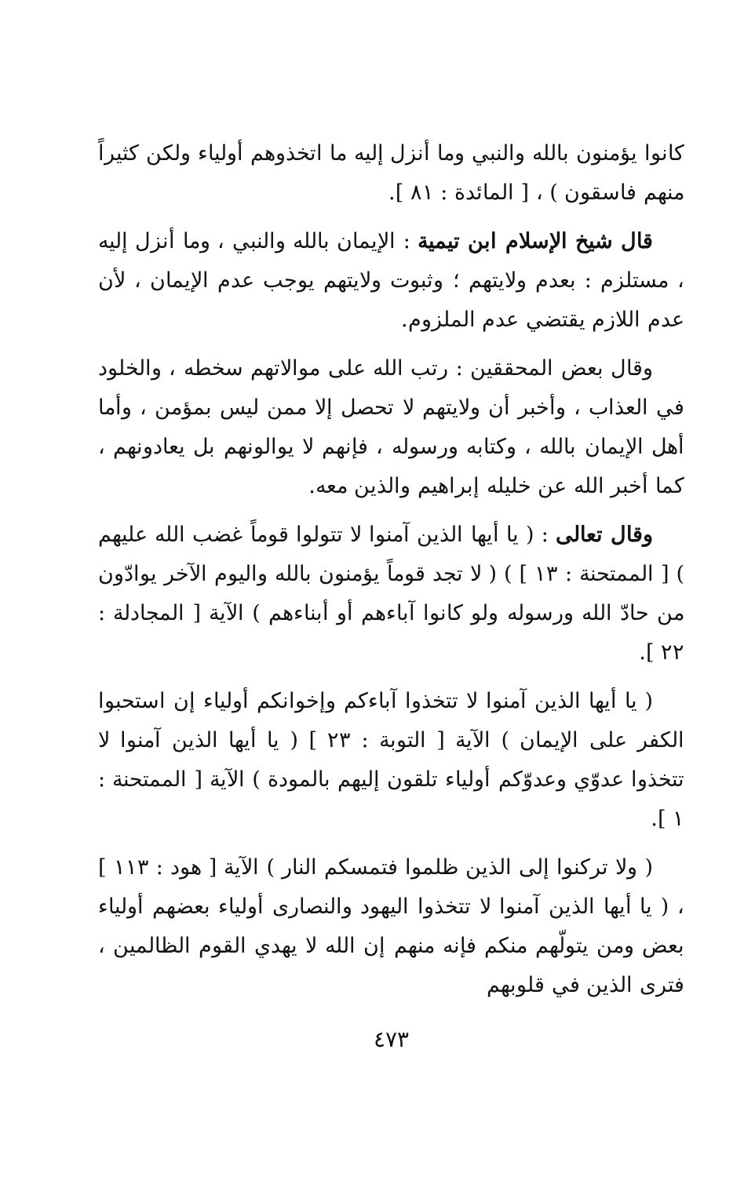كانوا يؤمنون بالله والنبي وما أنزل إليه ما اتخذوهم أولياء ولكن كثيراً منهم فاسقون ) ، [ المائدة : ٨١ ].
قال شيخ الإسلام ابن تيمية : الإيمان بالله والنبي ، وما أنزل إليه ، مستلزم : بعدم ولايتهم ؛ وثبوت ولايتهم يوجب عدم الإيمان ، لأن عدم اللازم يقتضي عدم الملزوم.
وقال بعض المحققين : رتب الله على موالاتهم سخطه ، والخلود في العذاب ، وأخبر أن ولايتهم لا تحصل إلا ممن ليس بمؤمن ، وأما أهل الإيمان بالله ، وكتابه ورسوله ، فإنهم لا يوالونهم بل يعادونهم ، كما أخبر الله عن خليله إبراهيم والذين معه.
وقال تعالى : ( يا أيها الذين آمنوا لا تتولوا قوماً غضب الله عليهم ) [ الممتحنة : ١٣ ] ) ( لا تجد قوماً يؤمنون بالله واليوم الآخر يوادّون من حادّ الله ورسوله ولو كانوا آباءهم أو أبناءهم ) الآية [ المجادلة : ٢٢ ].
( يا أيها الذين آمنوا لا تتخذوا آباءكم وإخوانكم أولياء إن استحبوا الكفر على الإيمان ) الآية [ التوبة : ٢٣ ] ( يا أيها الذين آمنوا لا تتخذوا عدوّي وعدوّكم أولياء تلقون إليهم بالمودة ) الآية [ الممتحنة : ١ ].
( ولا تركنوا إلى الذين ظلموا فتمسكم النار ) الآية [ هود : ١١٣ ] ، ( يا أيها الذين آمنوا لا تتخذوا اليهود والنصارى أولياء بعضهم أولياء بعض ومن يتولّهم منكم فإنه منهم إن الله لا يهدي القوم الظالمين ، فترى الذين في قلوبهم
٤٧٣